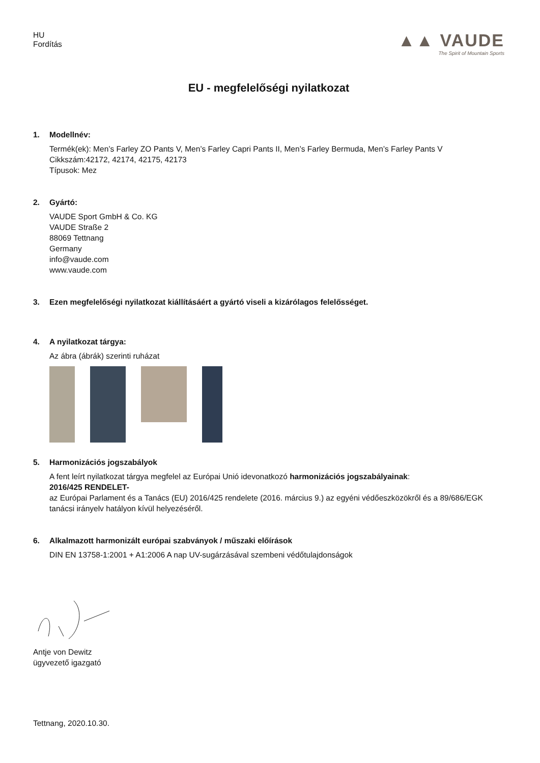HU
Fordítás
▲▲ VAUDE
The Spirit of Mountain Sports
EU - megfelelőségi nyilatkozat
1. Modellnév:
Termék(ek): Men’s Farley ZO Pants V, Men’s Farley Capri Pants II, Men’s Farley Bermuda, Men’s Farley Pants V
Cikkszám:42172, 42174, 42175, 42173
Típusok: Mez
2. Gyártó:
VAUDE Sport GmbH & Co. KG
VAUDE Straße 2
88069 Tettnang
Germany
info@vaude.com
www.vaude.com
3. Ezen megfelelőségi nyilatkozat kiállításáért a gyártó viseli a kizárólagos felelősséget.
4. A nyilatkozat tárgya:
Az ábra (ábrák) szerinti ruházat
5. Harmonizációs jogszabályok
A fent leírt nyilatkozat tárgya megfelel az Európai Unió idevonatkozó harmonizációs jogszabályainak:
2016/425 RENDELET-
az Európai Parlament és a Tanács (EU) 2016/425 rendelete (2016. március 9.) az egyéni védőeszközökről és a 89/686/EGK tanácsi irányelv hatályon kívül helyezéséről.
6. Alkalmazott harmonizált európai szabványok / műszaki előírások
DIN EN 13758-1:2001 + A1:2006 A nap UV-sugárzásával szembeni védőtulajdonságok
Antje von Dewitz
ügyvezető igazgató
Tettnang, 2020.10.30.